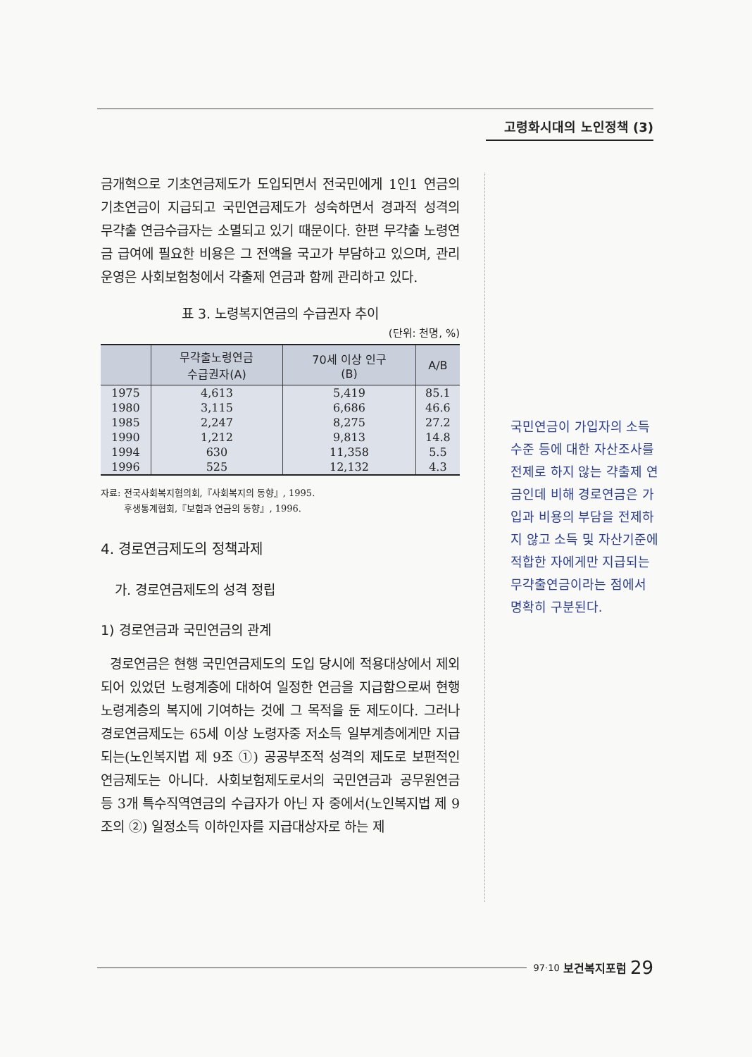고령화시대의 노인정책 (3)
금개혁으로 기초연금제도가 도입되면서 전국민에게 1인1 연금의 기초연금이 지급되고 국민연금제도가 성숙하면서 경과적 성격의 무갹출 연금수급자는 소멸되고 있기 때문이다. 한편 무갹출 노령연금 급여에 필요한 비용은 그 전액을 국고가 부담하고 있으며, 관리운영은 사회보험청에서 갹출제 연금과 함께 관리하고 있다.
표 3. 노령복지연금의 수급권자 추이
(단위: 천명, %)
| | 무갹출노령연금 수급권자(A) | 70세 이상 인구 (B) | A/B |
| --- | --- | --- | --- |
| 1975 | 4,613 | 5,419 | 85.1 |
| 1980 | 3,115 | 6,686 | 46.6 |
| 1985 | 2,247 | 8,275 | 27.2 |
| 1990 | 1,212 | 9,813 | 14.8 |
| 1994 | 630 | 11,358 | 5.5 |
| 1996 | 525 | 12,132 | 4.3 |
자료: 전국사회복지협의회,『사회복지의 동향』, 1995.
후생통계협회,『보험과 연금의 동향』, 1996.
4. 경로연금제도의 정책과제
가. 경로연금제도의 성격 정립
1) 경로연금과 국민연금의 관계
경로연금은 현행 국민연금제도의 도입 당시에 적용대상에서 제외되어 있었던 노령계층에 대하여 일정한 연금을 지급함으로써 현행 노령계층의 복지에 기여하는 것에 그 목적을 둔 제도이다. 그러나 경로연금제도는 65세 이상 노령자중 저소득 일부계층에게만 지급되는(노인복지법 제 9조 ①) 공공부조적 성격의 제도로 보편적인 연금제도는 아니다. 사회보험제도로서의 국민연금과 공무원연금 등 3개 특수직역연금의 수급자가 아닌 자 중에서(노인복지법 제 9조의 ②) 일정소득 이하인자를 지급대상자로 하는 제
국민연금이 가입자의 소득수준 등에 대한 자산조사를 전제로 하지 않는 갹출제 연금인데 비해 경로연금은 가입과 비용의 부담을 전제하지 않고 소득 및 자산기준에 적합한 자에게만 지급되는 무갹출연금이라는 점에서 명확히 구분된다.
97·10 보건복지포럼 29